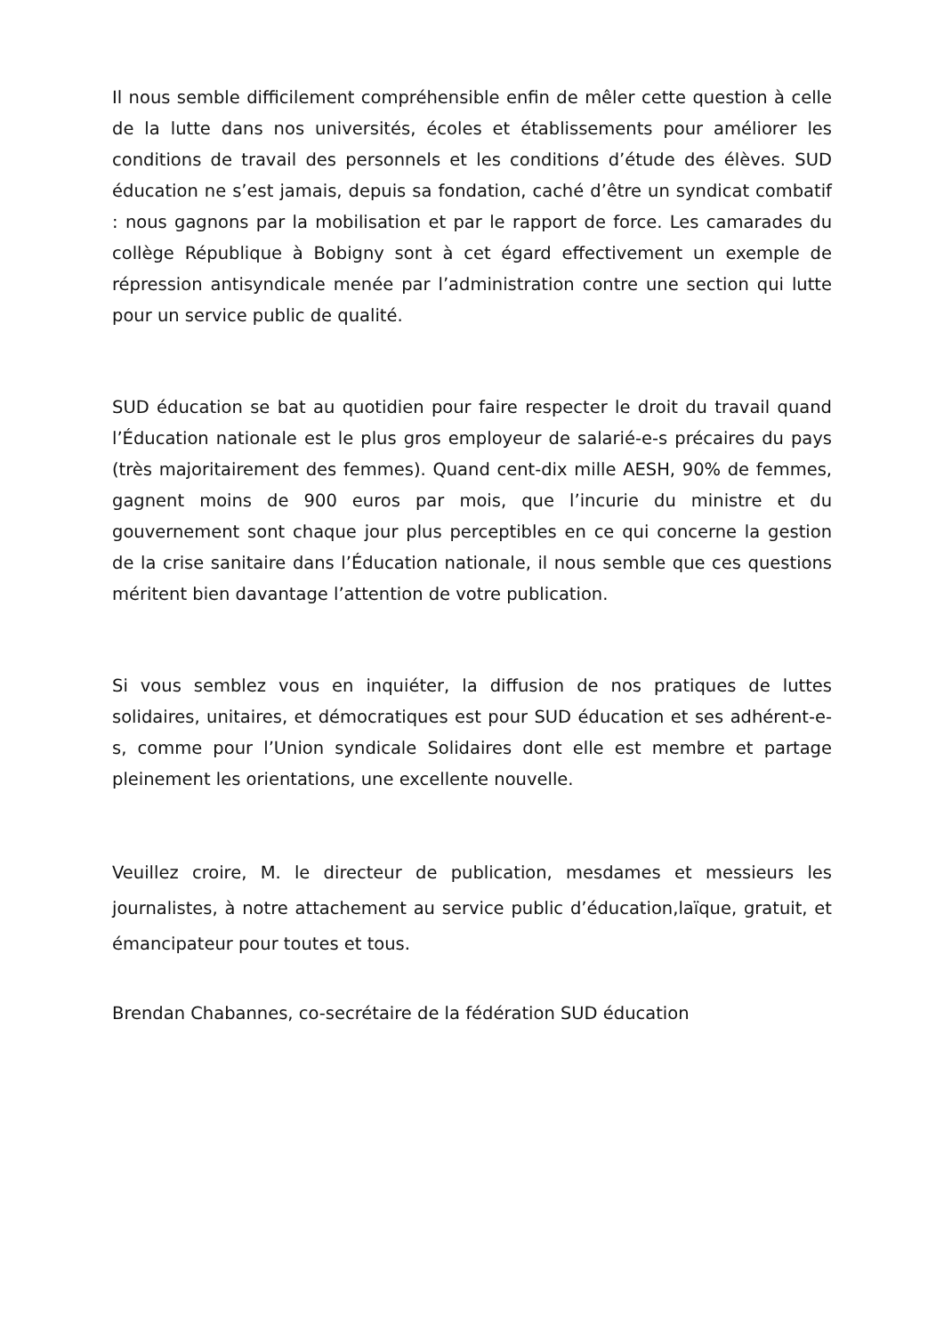Il nous semble difficilement compréhensible enfin de mêler cette question à celle de la lutte dans nos universités, écoles et établissements pour améliorer les conditions de travail des personnels et les conditions d’étude des élèves. SUD éducation ne s’est jamais, depuis sa fondation, caché d’être un syndicat combatif : nous gagnons par la mobilisation et par le rapport de force. Les camarades du collège République à Bobigny sont à cet égard effectivement un exemple de répression antisyndicale menée par l’administration contre une section qui lutte pour un service public de qualité.
SUD éducation se bat au quotidien pour faire respecter le droit du travail quand l’Éducation nationale est le plus gros employeur de salarié-e-s précaires du pays (très majoritairement des femmes). Quand cent-dix mille AESH, 90% de femmes, gagnent moins de 900 euros par mois, que l’incurie du ministre et du gouvernement sont chaque jour plus perceptibles en ce qui concerne la gestion de la crise sanitaire dans l’Éducation nationale, il nous semble que ces questions méritent bien davantage l’attention de votre publication.
Si vous semblez vous en inquiéter, la diffusion de nos pratiques de luttes solidaires, unitaires, et démocratiques est pour SUD éducation et ses adhérent-e-s, comme pour l’Union syndicale Solidaires dont elle est membre et partage pleinement les orientations, une excellente nouvelle.
Veuillez croire, M. le directeur de publication, mesdames et messieurs les journalistes, à notre attachement au service public d’éducation,laïque, gratuit, et émancipateur pour toutes et tous.
Brendan Chabannes, co-secrétaire de la fédération SUD éducation